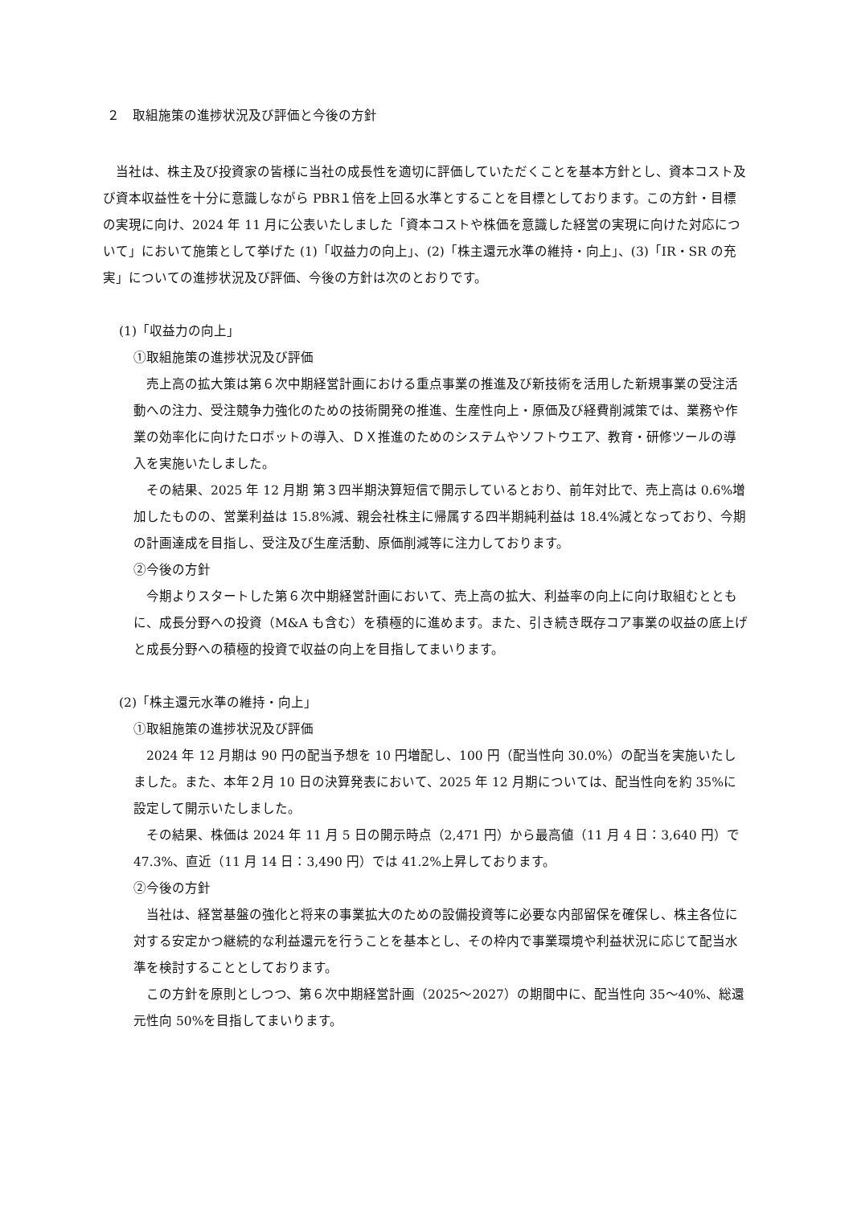２　取組施策の進捗状況及び評価と今後の方針
　当社は、株主及び投資家の皆様に当社の成長性を適切に評価していただくことを基本方針とし、資本コスト及び資本収益性を十分に意識しながら PBR１倍を上回る水準とすることを目標としております。この方針・目標の実現に向け、2024 年 11 月に公表いたしました「資本コストや株価を意識した経営の実現に向けた対応について」において施策として挙げた (1)「収益力の向上」、(2)「株主還元水準の維持・向上」、(3)「IR・SR の充実」についての進捗状況及び評価、今後の方針は次のとおりです。
(1)「収益力の向上」
①取組施策の進捗状況及び評価
　売上高の拡大策は第６次中期経営計画における重点事業の推進及び新技術を活用した新規事業の受注活動への注力、受注競争力強化のための技術開発の推進、生産性向上・原価及び経費削減策では、業務や作業の効率化に向けたロボットの導入、ＤＸ推進のためのシステムやソフトウエア、教育・研修ツールの導入を実施いたしました。
　その結果、2025 年 12 月期 第３四半期決算短信で開示しているとおり、前年対比で、売上高は 0.6%増加したものの、営業利益は 15.8%減、親会社株主に帰属する四半期純利益は 18.4%減となっており、今期の計画達成を目指し、受注及び生産活動、原価削減等に注力しております。
②今後の方針
　今期よりスタートした第６次中期経営計画において、売上高の拡大、利益率の向上に向け取組むとともに、成長分野への投資（M&A も含む）を積極的に進めます。また、引き続き既存コア事業の収益の底上げと成長分野への積極的投資で収益の向上を目指してまいります。
(2)「株主還元水準の維持・向上」
①取組施策の進捗状況及び評価
　2024 年 12 月期は 90 円の配当予想を 10 円増配し、100 円（配当性向 30.0%）の配当を実施いたしました。また、本年２月 10 日の決算発表において、2025 年 12 月期については、配当性向を約 35%に設定して開示いたしました。
　その結果、株価は 2024 年 11 月 5 日の開示時点（2,471 円）から最高値（11 月 4 日：3,640 円）で 47.3%、直近（11 月 14 日：3,490 円）では 41.2%上昇しております。
②今後の方針
　当社は、経営基盤の強化と将来の事業拡大のための設備投資等に必要な内部留保を確保し、株主各位に対する安定かつ継続的な利益還元を行うことを基本とし、その枠内で事業環境や利益状況に応じて配当水準を検討することとしております。
　この方針を原則としつつ、第６次中期経営計画（2025～2027）の期間中に、配当性向 35～40%、総還元性向 50%を目指してまいります。